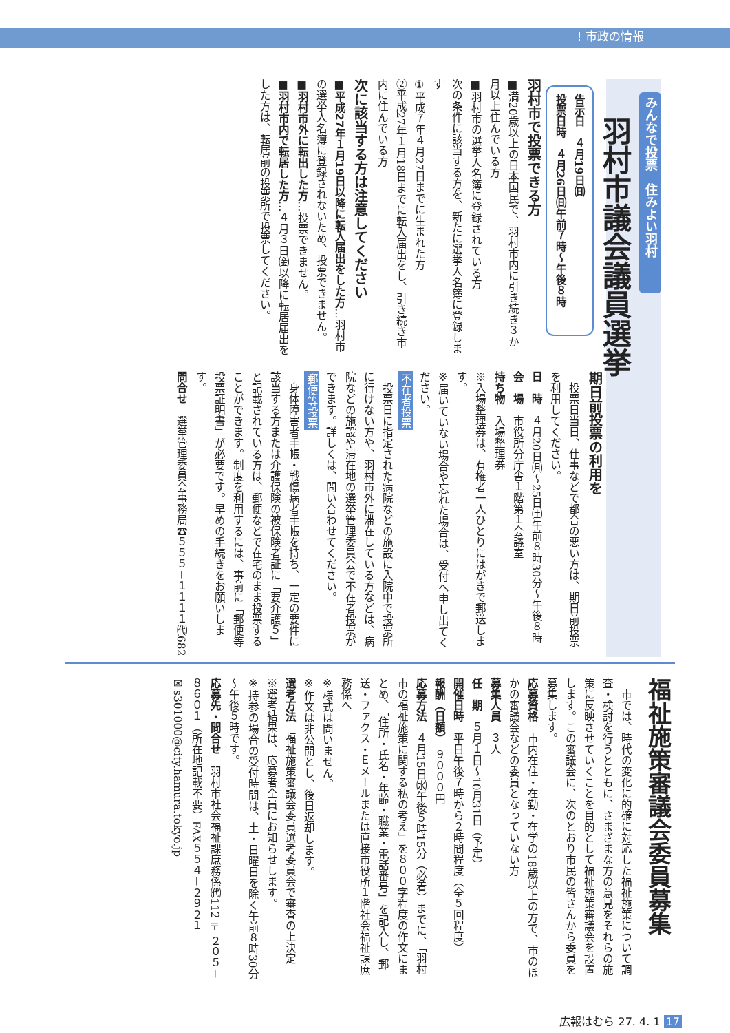! 市政の情報
みんなで投票　住みよい羽村
羽村市議会議員選挙
告示日　４月19日㈰
投票日時　４月26日㈰午前７時～午後８時
羽村市で投票できる方
■満20歳以上の日本国民で、羽村市内に引き続き３か月以上住んでいる方
■羽村市の選挙人名簿に登録されている方
次の条件に該当する方を、新たに選挙人名簿に登録します
①平成７年４月27日までに生まれた方
②平成27年１月18日までに転入届出をし、引き続き市内に住んでいる方
次に該当する方は注意してください
■平成27年１月19日以降に転入届出をした方…羽村市の選挙人名簿に登録されないため、投票できません。
■羽村市外に転出した方…投票できません。
■羽村市内で転居した方…４月３日㈮以降に転居届出をした方は、転居前の投票所で投票してください。
期日前投票の利用を
　投票日当日、仕事などで都合の悪い方は、期日前投票を利用してください。
日　時　４月20日㈪～25日㈯午前８時30分～午後８時
会　場　市役所分庁舎１階第１会議室
持ち物　入場整理券
※入場整理券は、有権者一人ひとりにはがきで郵送します。
※届いていない場合や忘れた場合は、受付へ申し出てください。
不在者投票
　投票日に指定された病院などの施設に入院中で投票所に行けない方や、羽村市外に滞在している方などは、病院などの施設や滞在地の選挙管理委員会で不在者投票ができます。詳しくは、問い合わせてください。
郵便等投票
　身体障害者手帳・戦傷病者手帳を持ち、一定の要件に該当する方または介護保険の被保険者証に「要介護５」と記載されている方は、郵便などで在宅のまま投票することができます。制度を利用するには、事前に「郵便等投票証明書」が必要です。早めの手続きをお願いします。
問合せ　選挙管理委員会事務局☎５５５－１１１１㈹682
福祉施策審議会委員募集
　市では、時代の変化に的確に対応した福祉施策について調査・検討を行うとともに、さまざまな方の意見をそれらの施策に反映させていくことを目的として福祉施策審議会を設置します。この審議会に、次のとおり市民の皆さんから委員を募集します。
応募資格　市内在住・在勤・在学の18歳以上の方で、市のほかの審議会などの委員となっていない方
募集人員　３人
任　期　５月１日～10月31日（予定）
開催日時　平日午後７時から２時間程度（全５回程度）
報酬（日額）　９０００円
応募方法　４月15日㈬午後５時15分（必着）までに、「羽村市の福祉施策に関する私の考え」を８００字程度の作文にまとめ、「住所・氏名・年齢・職業・電話番号」を記入し、郵送・ファクス・Ｅメールまたは直接市役所１階社会福祉課庶務係へ
※様式は問いません。
※作文は非公開とし、後日返却します。
選考方法　福祉施策審議会委員選考委員会で審査の上決定
※選考結果は、応募者全員にお知らせします。
※持参の場合の受付時間は、土・日曜日を除く午前８時30分～午後５時です。
応募先・問合せ　羽村市社会福祉課庶務係㈹112〒２０５－８６０１（所在地記載不要）FAX５５４－２９２１
✉s301000@city.hamura.tokyo.jp
広報はむら 27. 4. 1 17